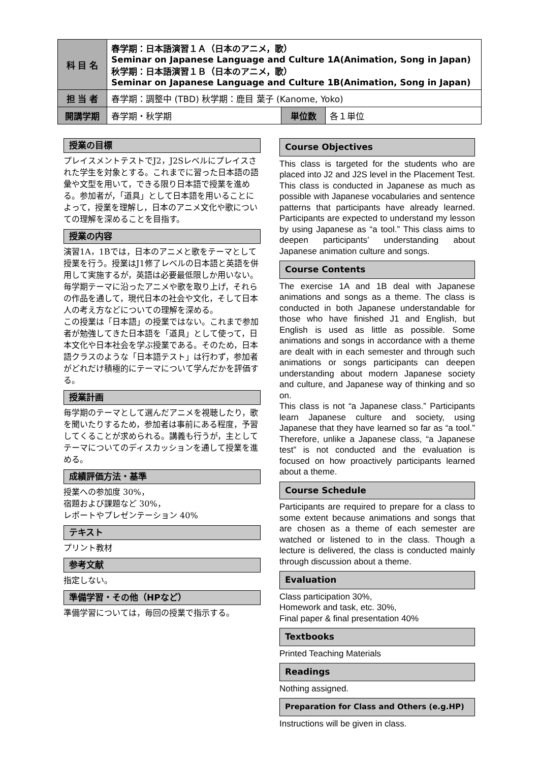| 科 目 名 | 春学期：日本語演習１Ａ（日本のアニメ，歌） Seminar on Japanese Language and Culture 1A(Animation, Song in Japan) 秋学期：日本語演習１Ｂ（日本のアニメ，歌） Seminar on Japanese Language and Culture 1B(Animation, Song in Japan) | | |
| 担 当 者 | 春学期：調整中 (TBD) 秋学期：鹿目 葉子 (Kanome, Yoko) | | |
| 開講学期 | 春学期・秋学期 | 単位数 | 各１単位 |
授業の目標
プレイスメントテストでJ2，J2Sレベルにプレイスされた学生を対象とする。これまでに習った日本語の語彙や文型を用いて，できる限り日本語で授業を進める。参加者が，「道具」として日本語を用いることによって，授業を理解し，日本のアニメ文化や歌についての理解を深めることを目指す。
授業の内容
演習1A，1Bでは，日本のアニメと歌をテーマとして授業を行う。授業はJ1修了レベルの日本語と英語を併用して実施するが，英語は必要最低限しか用いない。毎学期テーマに沿ったアニメや歌を取り上げ，それらの作品を通して，現代日本の社会や文化，そして日本人の考え方などについての理解を深める。
この授業は「日本語」の授業ではない。これまで参加者が勉強してきた日本語を「道具」として使って，日本文化や日本社会を学ぶ授業である。そのため，日本語クラスのような「日本語テスト」は行わず，参加者がどれだけ積極的にテーマについて学んだかを評価する。
授業計画
毎学期のテーマとして選んだアニメを視聴したり，歌を聞いたりするため，参加者は事前にある程度，予習してくることが求められる。講義も行うが，主としてテーマについてのディスカッションを通して授業を進める。
成績評価方法・基準
授業への参加度 30%，
宿題および課題など 30%，
レポートやプレゼンテーション 40%
テキスト
プリント教材
参考文献
指定しない。
準備学習・その他（HPなど）
準備学習については，毎回の授業で指示する。
Course Objectives
This class is targeted for the students who are placed into J2 and J2S level in the Placement Test. This class is conducted in Japanese as much as possible with Japanese vocabularies and sentence patterns that participants have already learned. Participants are expected to understand my lesson by using Japanese as “a tool.” This class aims to deepen participants’ understanding about Japanese animation culture and songs.
Course Contents
The exercise 1A and 1B deal with Japanese animations and songs as a theme. The class is conducted in both Japanese understandable for those who have finished J1 and English, but English is used as little as possible. Some animations and songs in accordance with a theme are dealt with in each semester and through such animations or songs participants can deepen understanding about modern Japanese society and culture, and Japanese way of thinking and so on.
This class is not “a Japanese class.” Participants learn Japanese culture and society, using Japanese that they have learned so far as “a tool.” Therefore, unlike a Japanese class, “a Japanese test” is not conducted and the evaluation is focused on how proactively participants learned about a theme.
Course Schedule
Participants are required to prepare for a class to some extent because animations and songs that are chosen as a theme of each semester are watched or listened to in the class. Though a lecture is delivered, the class is conducted mainly through discussion about a theme.
Evaluation
Class participation 30%,
Homework and task, etc. 30%,
Final paper & final presentation 40%
Textbooks
Printed Teaching Materials
Readings
Nothing assigned.
Preparation for Class and Others (e.g.HP)
Instructions will be given in class.